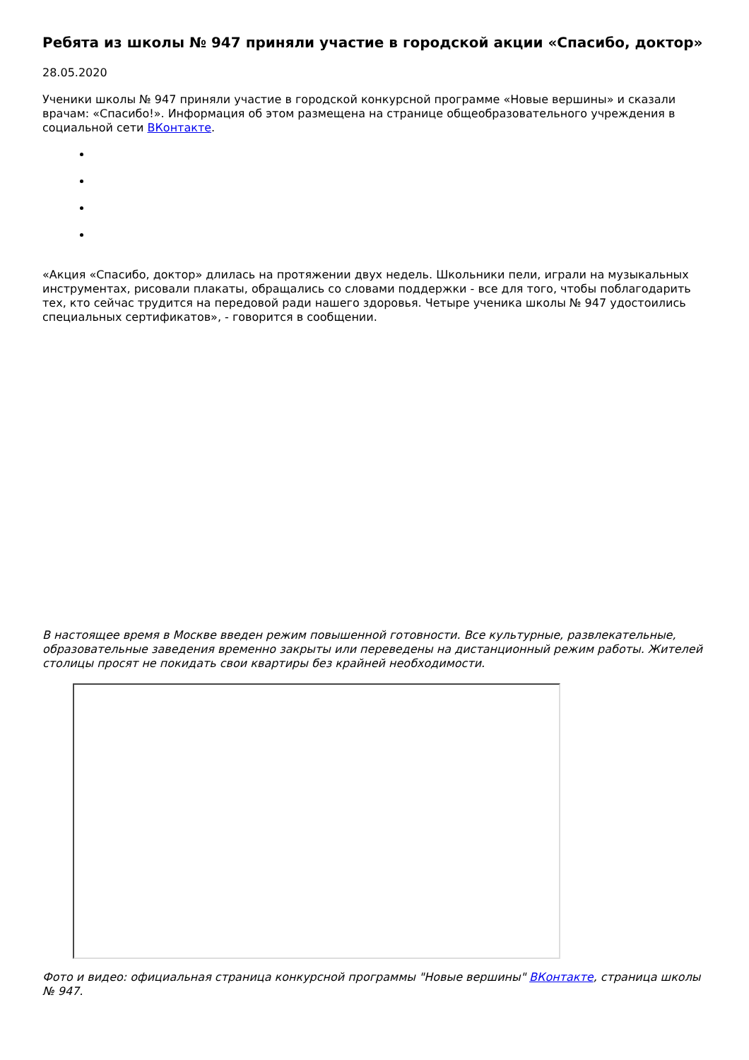Ребята из школы № 947 приняли участие в городской акции «Спасибо, доктор»
28.05.2020
Ученики школы № 947 приняли участие в городской конкурсной программе «Новые вершины» и сказали врачам: «Спасибо!». Информация об этом размещена на странице общеобразовательного учреждения в социальной сети ВКонтакте.
«Акция «Спасибо, доктор» длилась на протяжении двух недель. Школьники пели, играли на музыкальных инструментах, рисовали плакаты, обращались со словами поддержки - все для того, чтобы поблагодарить тех, кто сейчас трудится на передовой ради нашего здоровья. Четыре ученика школы № 947 удостоились специальных сертификатов», - говорится в сообщении.
В настоящее время в Москве введен режим повышенной готовности. Все культурные, развлекательные, образовательные заведения временно закрыты или переведены на дистанционный режим работы. Жителей столицы просят не покидать свои квартиры без крайней необходимости.
Фото и видео: официальная страница конкурсной программы "Новые вершины" ВКонтакте, страница школы № 947.